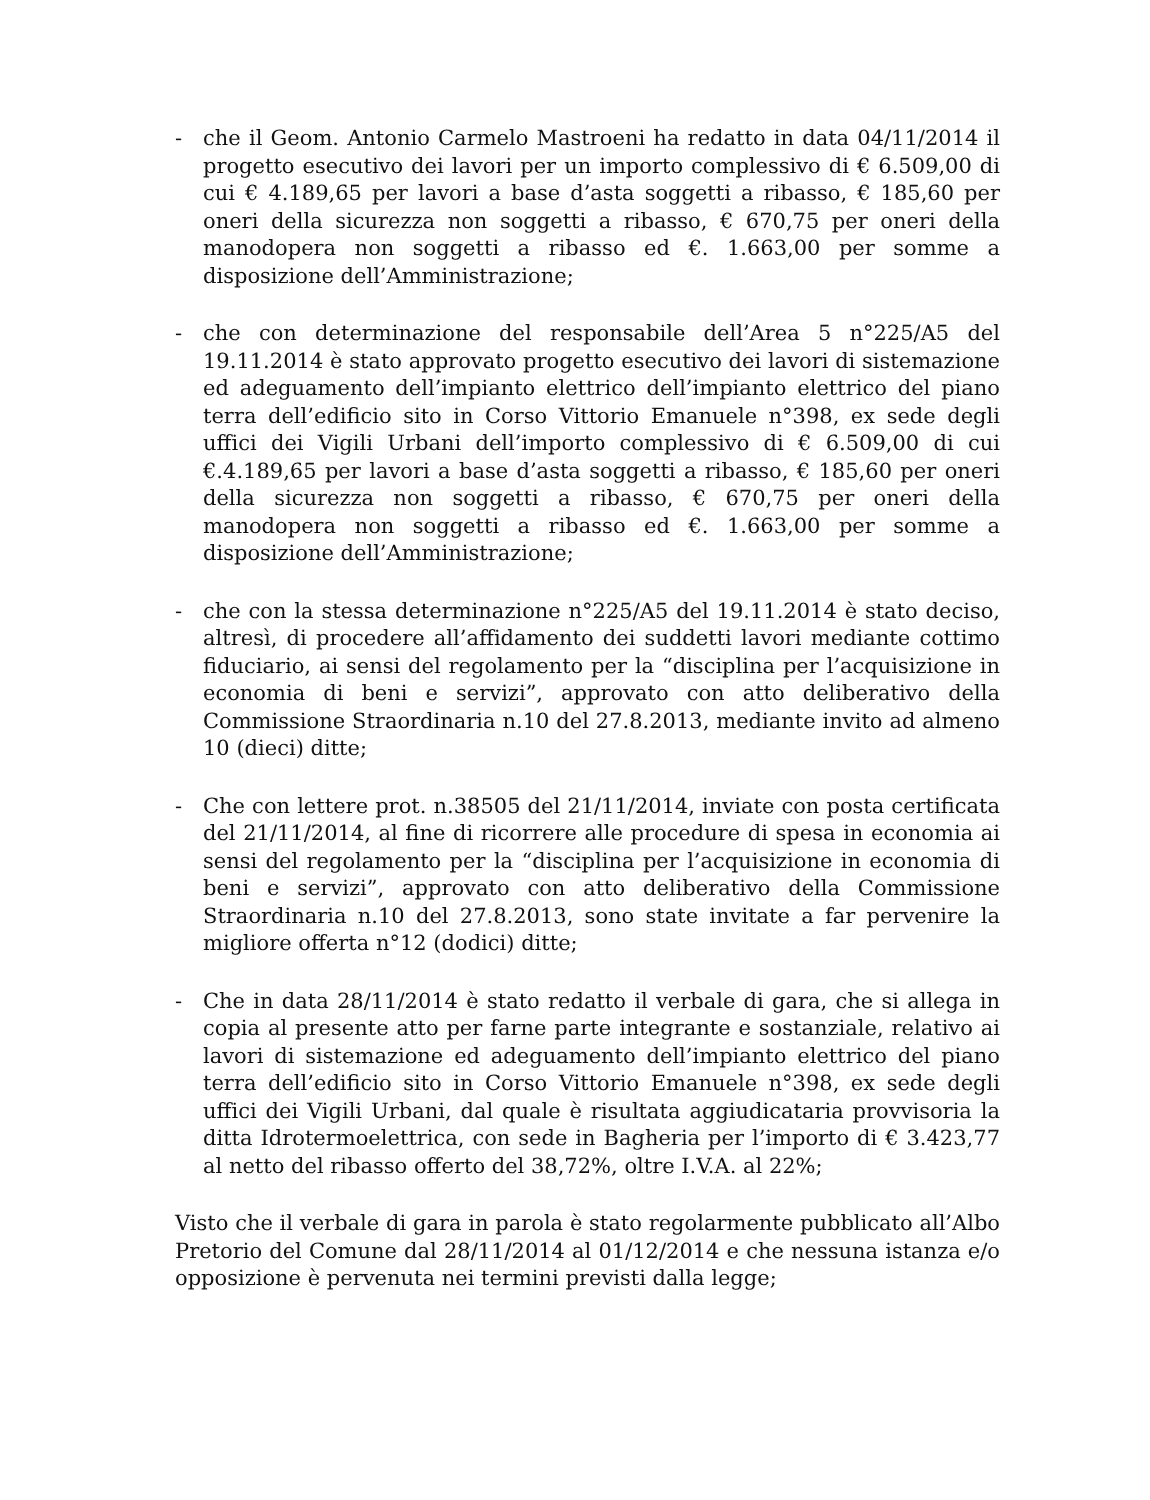- che il Geom. Antonio Carmelo Mastroeni ha redatto in data 04/11/2014 il progetto esecutivo dei lavori per un importo complessivo di € 6.509,00 di cui € 4.189,65 per lavori a base d’asta soggetti a ribasso, € 185,60 per oneri della sicurezza non soggetti a ribasso, € 670,75 per oneri della manodopera non soggetti a ribasso ed €. 1.663,00 per somme a disposizione dell’Amministrazione;
- che con determinazione del responsabile dell’Area 5 n°225/A5 del 19.11.2014 è stato approvato progetto esecutivo dei lavori di sistemazione ed adeguamento dell’impianto elettrico dell’impianto elettrico del piano terra dell’edificio sito in Corso Vittorio Emanuele n°398, ex sede degli uffici dei Vigili Urbani dell’importo complessivo di € 6.509,00 di cui €.4.189,65 per lavori a base d’asta soggetti a ribasso, € 185,60 per oneri della sicurezza non soggetti a ribasso, € 670,75 per oneri della manodopera non soggetti a ribasso ed €. 1.663,00 per somme a disposizione dell’Amministrazione;
- che con la stessa determinazione n°225/A5 del 19.11.2014 è stato deciso, altresì, di procedere all’affidamento dei suddetti lavori mediante cottimo fiduciario, ai sensi del regolamento per la “disciplina per l’acquisizione in economia di beni e servizi”, approvato con atto deliberativo della Commissione Straordinaria n.10 del 27.8.2013, mediante invito ad almeno 10 (dieci) ditte;
- Che con lettere prot. n.38505 del 21/11/2014, inviate con posta certificata del 21/11/2014, al fine di ricorrere alle procedure di spesa in economia ai sensi del regolamento per la “disciplina per l’acquisizione in economia di beni e servizi”, approvato con atto deliberativo della Commissione Straordinaria n.10 del 27.8.2013, sono state invitate a far pervenire la migliore offerta n°12 (dodici) ditte;
- Che in data 28/11/2014 è stato redatto il verbale di gara, che si allega in copia al presente atto per farne parte integrante e sostanziale, relativo ai lavori di sistemazione ed adeguamento dell’impianto elettrico del piano terra dell’edificio sito in Corso Vittorio Emanuele n°398, ex sede degli uffici dei Vigili Urbani, dal quale è risultata aggiudicataria provvisoria la ditta Idrotermoelettrica, con sede in Bagheria per l’importo di € 3.423,77 al netto del ribasso offerto del 38,72%, oltre I.V.A. al 22%;
Visto che il verbale di gara in parola è stato regolarmente pubblicato all’Albo Pretorio del Comune dal 28/11/2014 al 01/12/2014 e che nessuna istanza e/o opposizione è pervenuta nei termini previsti dalla legge;